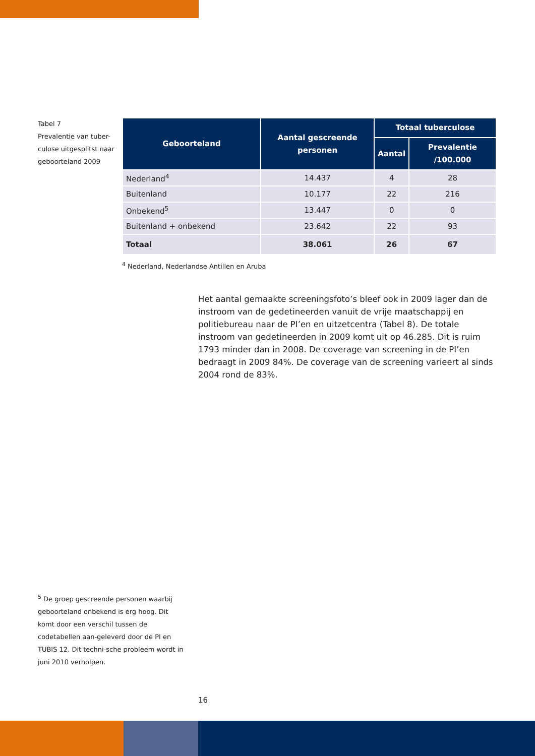Tabel 7
Prevalentie van tuber-
culose uitgesplitst naar
geboorteland 2009
| Geboorteland | Aantal gescreende personen | Totaal tuberculose | |
| --- | --- | --- | --- |
| | | Aantal | Prevalentie /100.000 |
| Nederland<sup>4</sup> | 14.437 | 4 | 28 |
| Buitenland | 10.177 | 22 | 216 |
| Onbekend<sup>5</sup> | 13.447 | 0 | 0 |
| Buitenland + onbekend | 23.642 | 22 | 93 |
| Totaal | 38.061 | 26 | 67 |
<sup>4</sup> Nederland, Nederlandse Antillen en Aruba
Het aantal gemaakte screeningsfoto’s bleef ook in 2009 lager dan de instroom van de gedetineerden vanuit de vrije maatschappij en politiebureau naar de PI’en en uitzetcentra (Tabel 8). De totale instroom van gedetineerden in 2009 komt uit op 46.285. Dit is ruim 1793 minder dan in 2008. De coverage van screening in de PI’en bedraagt in 2009 84%. De coverage van de screening varieert al sinds 2004 rond de 83%.
<sup>5</sup> De groep gescreende personen waarbij geboorteland onbekend is erg hoog. Dit komt door een verschil tussen de codetabellen aan-geleverd door de PI en TUBIS 12. Dit techni-sche probleem wordt in juni 2010 verholpen.
16